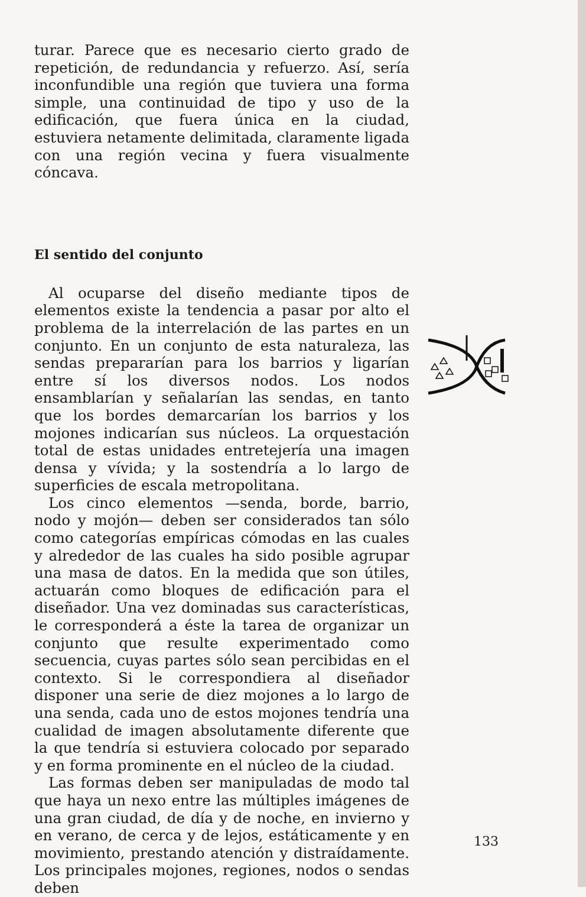turar. Parece que es necesario cierto grado de repetición, de redundancia y refuerzo. Así, sería inconfundible una región que tuviera una forma simple, una continuidad de tipo y uso de la edificación, que fuera única en la ciudad, estuviera netamente delimitada, claramente ligada con una región vecina y fuera visualmente cóncava.
El sentido del conjunto
Al ocuparse del diseño mediante tipos de elementos existe la tendencia a pasar por alto el problema de la interrelación de las partes en un conjunto. En un conjunto de esta naturaleza, las sendas prepararían para los barrios y ligarían entre sí los diversos nodos. Los nodos ensamblarían y señalarían las sendas, en tanto que los bordes demarcarían los barrios y los mojones indicarían sus núcleos. La orquestación total de estas unidades entretejería una imagen densa y vívida; y la sostendría a lo largo de superficies de escala metropolitana.
Los cinco elementos —senda, borde, barrio, nodo y mojón— deben ser considerados tan sólo como categorías empíricas cómodas en las cuales y alrededor de las cuales ha sido posible agrupar una masa de datos. En la medida que son útiles, actuarán como bloques de edificación para el diseñador. Una vez dominadas sus características, le corresponderá a éste la tarea de organizar un conjunto que resulte experimentado como secuencia, cuyas partes sólo sean percibidas en el contexto. Si le correspondiera al diseñador disponer una serie de diez mojones a lo largo de una senda, cada uno de estos mojones tendría una cualidad de imagen absolutamente diferente que la que tendría si estuviera colocado por separado y en forma prominente en el núcleo de la ciudad.
Las formas deben ser manipuladas de modo tal que haya un nexo entre las múltiples imágenes de una gran ciudad, de día y de noche, en invierno y en verano, de cerca y de lejos, estáticamente y en movimiento, prestando atención y distraídamente. Los principales mojones, regiones, nodos o sendas deben
133